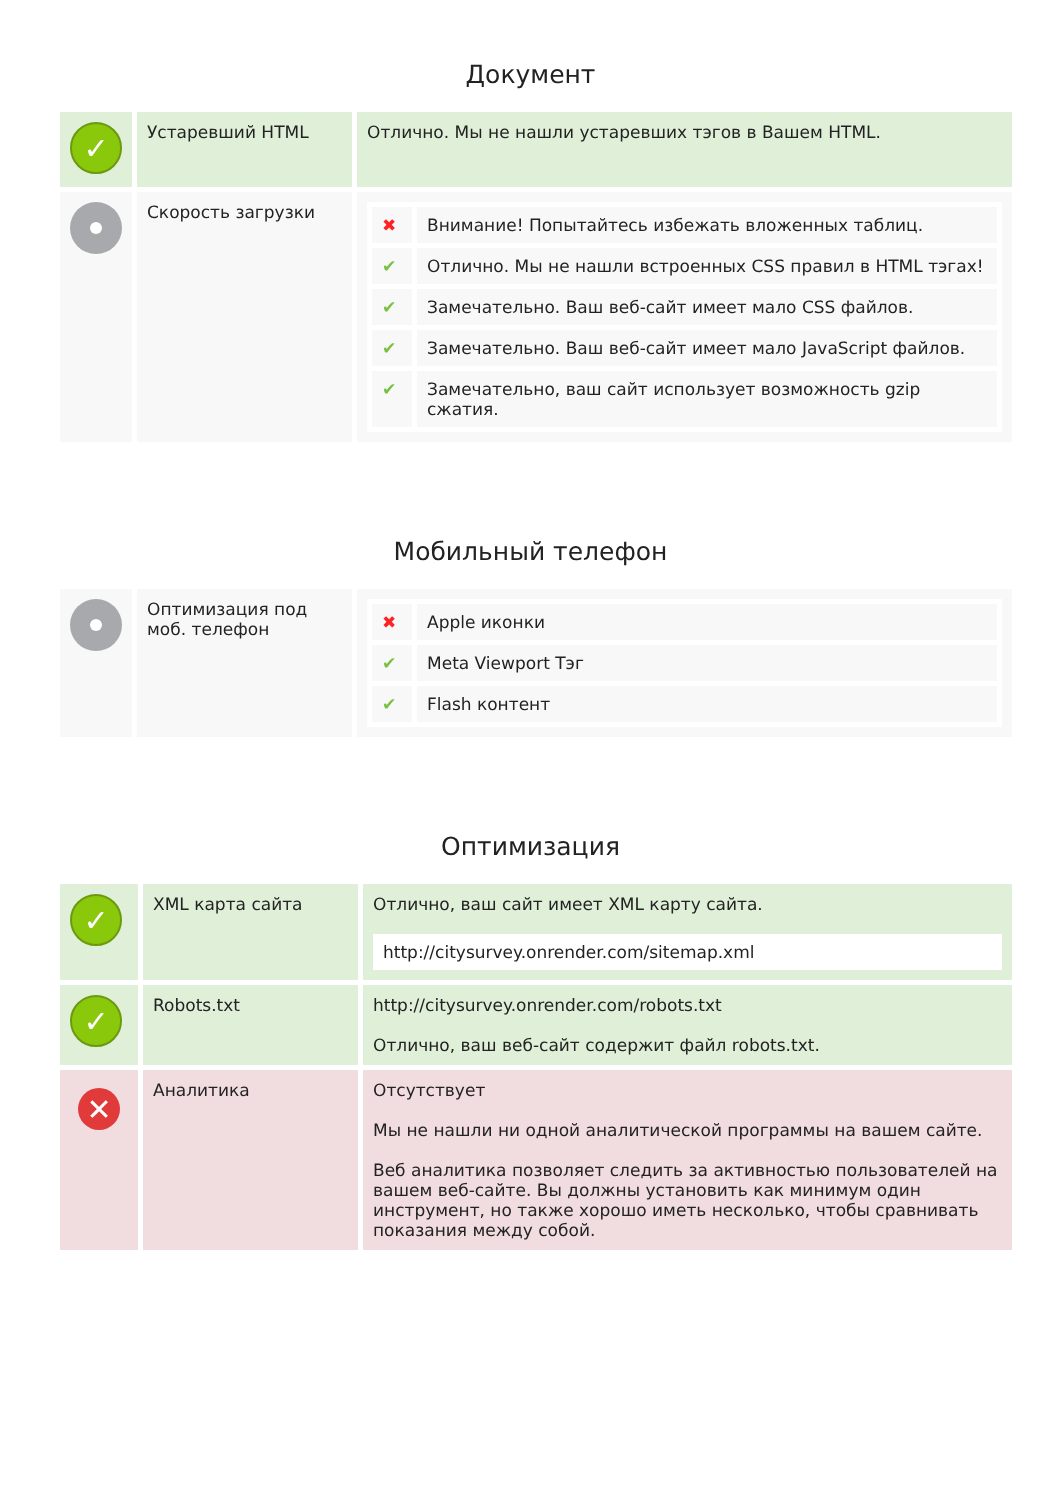Документ
| ✓ | Устаревший HTML | Отлично. Мы не нашли устаревших тэгов в Вашем HTML. |
| | Скорость загрузки | / ✖ / Внимание! Попытайтесь избежать вложенных таблиц. / / ✔ / Отлично. Мы не нашли встроенных CSS правил в HTML тэгах! / / ✔ / Замечательно. Ваш веб-сайт имеет мало CSS файлов. / / ✔ / Замечательно. Ваш веб-сайт имеет мало JavaScript файлов. / / ✔ / Замечательно, ваш сайт использует возможность gzip сжатия. / |
Мобильный телефон
| | Оптимизация под моб. телефон | / ✖ / Apple иконки / / ✔ / Meta Viewport Тэг / / ✔ / Flash контент / |
Оптимизация
| ✓ | XML карта сайта | Отлично, ваш сайт имеет XML карту сайта. http://citysurvey.onrender.com/sitemap.xml |
| ✓ | Robots.txt | http://citysurvey.onrender.com/robots.txt Отлично, ваш веб-сайт содержит файл robots.txt. |
| ✕ | Аналитика | Отсутствует Мы не нашли ни одной аналитической программы на вашем сайте. Веб аналитика позволяет следить за активностью пользователей на вашем веб-сайте. Вы должны установить как минимум один инструмент, но также хорошо иметь несколько, чтобы сравнивать показания между собой. |